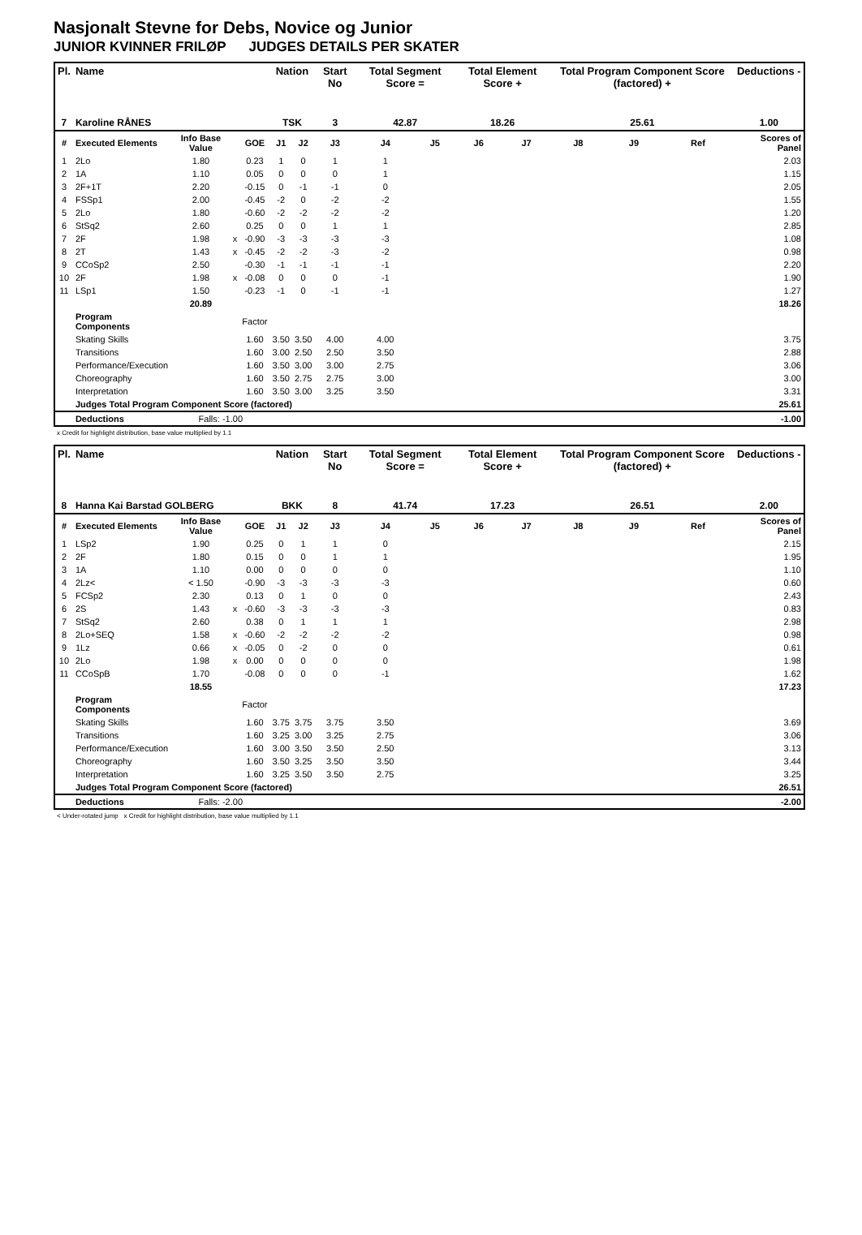Nasjonalt Stevne for Debs, Novice og Junior
JUNIOR KVINNER FRILØP JUDGES DETAILS PER SKATER
| Pl. | Name | | | | Nation | | Start No | Total Segment Score = | | Total Element Score + | | Total Program Component Score (factored) + | | | Deductions - |
| --- | --- | --- | --- | --- | --- | --- | --- | --- | --- | --- | --- | --- | --- | --- | --- |
| 7 | Karoline RÅNES | | | | TSK | | 3 | 42.87 | | 18.26 | | 25.61 | | | 1.00 |
| # | Executed Elements | Info Base Value | | GOE | J1 | J2 | J3 | J4 | J5 | J6 | J7 | J8 | J9 | Ref | Scores of Panel |
| 1 | 2Lo | 1.80 | | 0.23 | 1 | 0 | 1 | 1 | | | | | | | 2.03 |
| 2 | 1A | 1.10 | | 0.05 | 0 | 0 | 0 | 1 | | | | | | | 1.15 |
| 3 | 2F+1T | 2.20 | | -0.15 | 0 | -1 | -1 | 0 | | | | | | | 2.05 |
| 4 | FSSp1 | 2.00 | | -0.45 | -2 | 0 | -2 | -2 | | | | | | | 1.55 |
| 5 | 2Lo | 1.80 | | -0.60 | -2 | -2 | -2 | -2 | | | | | | | 1.20 |
| 6 | StSq2 | 2.60 | | 0.25 | 0 | 0 | 1 | 1 | | | | | | | 2.85 |
| 7 | 2F | 1.98 | x | -0.90 | -3 | -3 | -3 | -3 | | | | | | | 1.08 |
| 8 | 2T | 1.43 | x | -0.45 | -2 | -2 | -3 | -2 | | | | | | | 0.98 |
| 9 | CCoSp2 | 2.50 | | -0.30 | -1 | -1 | -1 | -1 | | | | | | | 2.20 |
| 10 | 2F | 1.98 | x | -0.08 | 0 | 0 | 0 | -1 | | | | | | | 1.90 |
| 11 | LSp1 | 1.50 | | -0.23 | -1 | 0 | -1 | -1 | | | | | | | 1.27 |
| | | 20.89 | | | | | | | | | | | | | 18.26 |
| | Program Components | | | Factor | | | | | | | | | | | |
| | Skating Skills | | | 1.60 | 3.50 | 3.50 | 4.00 | 4.00 | | | | | | | 3.75 |
| | Transitions | | | 1.60 | 3.00 | 2.50 | 2.50 | 3.50 | | | | | | | 2.88 |
| | Performance/Execution | | | 1.60 | 3.50 | 3.00 | 3.00 | 2.75 | | | | | | | 3.06 |
| | Choreography | | | 1.60 | 3.50 | 2.75 | 2.75 | 3.00 | | | | | | | 3.00 |
| | Interpretation | | | 1.60 | 3.50 | 3.00 | 3.25 | 3.50 | | | | | | | 3.31 |
| | Judges Total Program Component Score (factored) | | | | | | | | | | | | | | 25.61 |
| | Deductions | Falls: -1.00 | | | | | | | | | | | | | -1.00 |
x Credit for highlight distribution, base value multiplied by 1.1
| Pl. | Name | | | | Nation | | Start No | Total Segment Score = | | Total Element Score + | | Total Program Component Score (factored) + | | | Deductions - |
| --- | --- | --- | --- | --- | --- | --- | --- | --- | --- | --- | --- | --- | --- | --- | --- |
| 8 | Hanna Kai Barstad GOLBERG | | | | BKK | | 8 | 41.74 | | 17.23 | | 26.51 | | | 2.00 |
| # | Executed Elements | Info Base Value | | GOE | J1 | J2 | J3 | J4 | J5 | J6 | J7 | J8 | J9 | Ref | Scores of Panel |
| 1 | LSp2 | 1.90 | | 0.25 | 0 | 1 | 1 | 0 | | | | | | | 2.15 |
| 2 | 2F | 1.80 | | 0.15 | 0 | 0 | 1 | 1 | | | | | | | 1.95 |
| 3 | 1A | 1.10 | | 0.00 | 0 | 0 | 0 | 0 | | | | | | | 1.10 |
| 4 | 2Lz< | < 1.50 | | -0.90 | -3 | -3 | -3 | -3 | | | | | | | 0.60 |
| 5 | FCSp2 | 2.30 | | 0.13 | 0 | 1 | 0 | 0 | | | | | | | 2.43 |
| 6 | 2S | 1.43 | x | -0.60 | -3 | -3 | -3 | -3 | | | | | | | 0.83 |
| 7 | StSq2 | 2.60 | | 0.38 | 0 | 1 | 1 | 1 | | | | | | | 2.98 |
| 8 | 2Lo+SEQ | 1.58 | x | -0.60 | -2 | -2 | -2 | -2 | | | | | | | 0.98 |
| 9 | 1Lz | 0.66 | x | -0.05 | 0 | -2 | 0 | 0 | | | | | | | 0.61 |
| 10 | 2Lo | 1.98 | x | 0.00 | 0 | 0 | 0 | 0 | | | | | | | 1.98 |
| 11 | CCoSpB | 1.70 | | -0.08 | 0 | 0 | 0 | -1 | | | | | | | 1.62 |
| | | 18.55 | | | | | | | | | | | | | 17.23 |
| | Program Components | | | Factor | | | | | | | | | | | |
| | Skating Skills | | | 1.60 | 3.75 | 3.75 | 3.75 | 3.50 | | | | | | | 3.69 |
| | Transitions | | | 1.60 | 3.25 | 3.00 | 3.25 | 2.75 | | | | | | | 3.06 |
| | Performance/Execution | | | 1.60 | 3.00 | 3.50 | 3.50 | 2.50 | | | | | | | 3.13 |
| | Choreography | | | 1.60 | 3.50 | 3.25 | 3.50 | 3.50 | | | | | | | 3.44 |
| | Interpretation | | | 1.60 | 3.25 | 3.50 | 3.50 | 2.75 | | | | | | | 3.25 |
| | Judges Total Program Component Score (factored) | | | | | | | | | | | | | | 26.51 |
| | Deductions | Falls: -2.00 | | | | | | | | | | | | | -2.00 |
< Under-rotated jump x Credit for highlight distribution, base value multiplied by 1.1